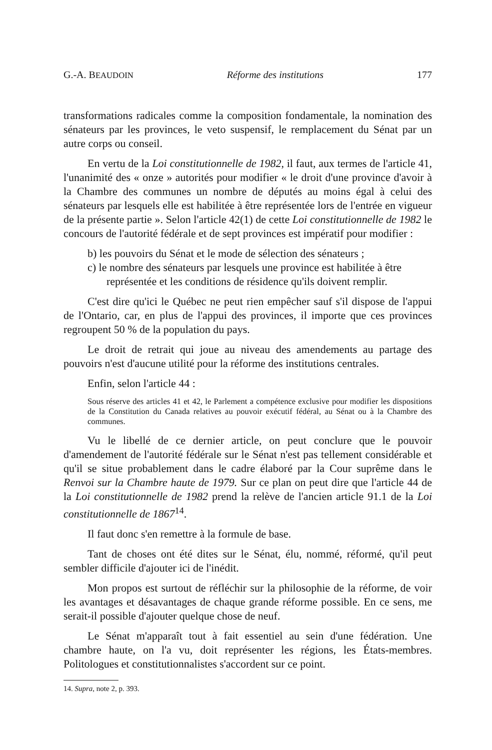G.-A. BEAUDOIN Réforme des institutions 177
transformations radicales comme la composition fondamentale, la nomination des sénateurs par les provinces, le veto suspensif, le remplacement du Sénat par un autre corps ou conseil.
En vertu de la Loi constitutionnelle de 1982, il faut, aux termes de l'article 41, l'unanimité des « onze » autorités pour modifier « le droit d'une province d'avoir à la Chambre des communes un nombre de députés au moins égal à celui des sénateurs par lesquels elle est habilitée à être représentée lors de l'entrée en vigueur de la présente partie ». Selon l'article 42(1) de cette Loi constitutionnelle de 1982 le concours de l'autorité fédérale et de sept provinces est impératif pour modifier :
b) les pouvoirs du Sénat et le mode de sélection des sénateurs ;
c) le nombre des sénateurs par lesquels une province est habilitée à être représentée et les conditions de résidence qu'ils doivent remplir.
C'est dire qu'ici le Québec ne peut rien empêcher sauf s'il dispose de l'appui de l'Ontario, car, en plus de l'appui des provinces, il importe que ces provinces regroupent 50 % de la population du pays.
Le droit de retrait qui joue au niveau des amendements au partage des pouvoirs n'est d'aucune utilité pour la réforme des institutions centrales.
Enfin, selon l'article 44 :
Sous réserve des articles 41 et 42, le Parlement a compétence exclusive pour modifier les dispositions de la Constitution du Canada relatives au pouvoir exécutif fédéral, au Sénat ou à la Chambre des communes.
Vu le libellé de ce dernier article, on peut conclure que le pouvoir d'amendement de l'autorité fédérale sur le Sénat n'est pas tellement considérable et qu'il se situe probablement dans le cadre élaboré par la Cour suprême dans le Renvoi sur la Chambre haute de 1979. Sur ce plan on peut dire que l'article 44 de la Loi constitutionnelle de 1982 prend la relève de l'ancien article 91.1 de la Loi constitutionnelle de 1867<sup>14</sup>.
Il faut donc s'en remettre à la formule de base.
Tant de choses ont été dites sur le Sénat, élu, nommé, réformé, qu'il peut sembler difficile d'ajouter ici de l'inédit.
Mon propos est surtout de réfléchir sur la philosophie de la réforme, de voir les avantages et désavantages de chaque grande réforme possible. En ce sens, me serait-il possible d'ajouter quelque chose de neuf.
Le Sénat m'apparaît tout à fait essentiel au sein d'une fédération. Une chambre haute, on l'a vu, doit représenter les régions, les États-membres. Politologues et constitutionnalistes s'accordent sur ce point.
14. Supra, note 2, p. 393.